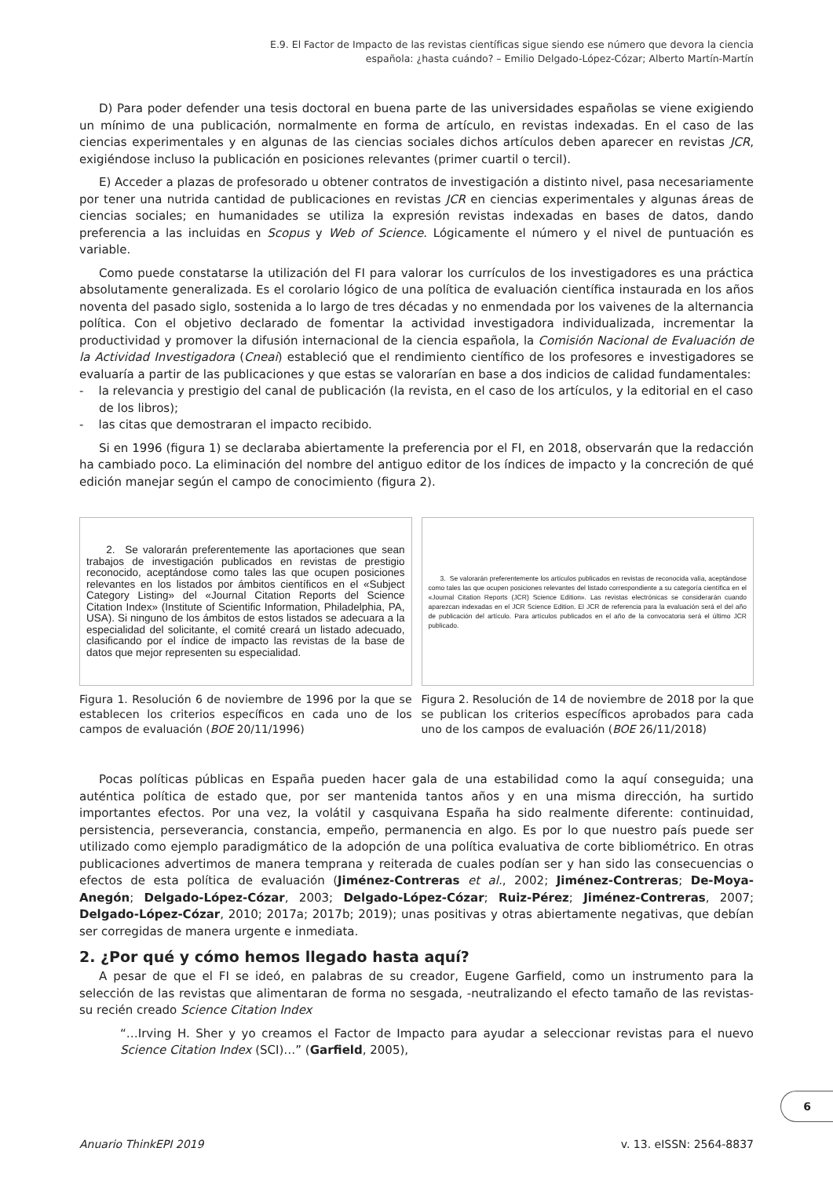E.9. El Factor de Impacto de las revistas científicas sigue siendo ese número que devora la ciencia
española: ¿hasta cuándo? – Emilio Delgado-López-Cózar; Alberto Martín-Martín
D) Para poder defender una tesis doctoral en buena parte de las universidades españolas se viene exigiendo un mínimo de una publicación, normalmente en forma de artículo, en revistas indexadas. En el caso de las ciencias experimentales y en algunas de las ciencias sociales dichos artículos deben aparecer en revistas JCR, exigiéndose incluso la publicación en posiciones relevantes (primer cuartil o tercil).
E) Acceder a plazas de profesorado u obtener contratos de investigación a distinto nivel, pasa necesariamente por tener una nutrida cantidad de publicaciones en revistas JCR en ciencias experimentales y algunas áreas de ciencias sociales; en humanidades se utiliza la expresión revistas indexadas en bases de datos, dando preferencia a las incluidas en Scopus y Web of Science. Lógicamente el número y el nivel de puntuación es variable.
Como puede constatarse la utilización del FI para valorar los currículos de los investigadores es una práctica absolutamente generalizada. Es el corolario lógico de una política de evaluación científica instaurada en los años noventa del pasado siglo, sostenida a lo largo de tres décadas y no enmendada por los vaivenes de la alternancia política. Con el objetivo declarado de fomentar la actividad investigadora individualizada, incrementar la productividad y promover la difusión internacional de la ciencia española, la Comisión Nacional de Evaluación de la Actividad Investigadora (Cneai) estableció que el rendimiento científico de los profesores e investigadores se evaluaría a partir de las publicaciones y que estas se valorarían en base a dos indicios de calidad fundamentales:
- la relevancia y prestigio del canal de publicación (la revista, en el caso de los artículos, y la editorial en el caso de los libros);
- las citas que demostraran el impacto recibido.
Si en 1996 (figura 1) se declaraba abiertamente la preferencia por el FI, en 2018, observarán que la redacción ha cambiado poco. La eliminación del nombre del antiguo editor de los índices de impacto y la concreción de qué edición manejar según el campo de conocimiento (figura 2).
2. Se valorarán preferentemente las aportaciones que sean trabajos de investigación publicados en revistas de prestigio reconocido, aceptándose como tales las que ocupen posiciones relevantes en los listados por ámbitos científicos en el «Subject Category Listing» del «Journal Citation Reports del Science Citation Index» (Institute of Scientific Information, Philadelphia, PA, USA). Si ninguno de los ámbitos de estos listados se adecuara a la especialidad del solicitante, el comité creará un listado adecuado, clasificando por el índice de impacto las revistas de la base de datos que mejor representen su especialidad.
Figura 1. Resolución 6 de noviembre de 1996 por la que se establecen los criterios específicos en cada uno de los campos de evaluación (BOE 20/11/1996)
3. Se valorarán preferentemente los artículos publicados en revistas de reconocida valía, aceptándose como tales las que ocupen posiciones relevantes del listado correspondiente a su categoría científica en el «Journal Citation Reports (JCR) Science Edition». Las revistas electrónicas se considerarán cuando aparezcan indexadas en el JCR Science Edition. El JCR de referencia para la evaluación será el del año de publicación del artículo. Para artículos publicados en el año de la convocatoria será el último JCR publicado.
Figura 2. Resolución de 14 de noviembre de 2018 por la que se publican los criterios específicos aprobados para cada uno de los campos de evaluación (BOE 26/11/2018)
Pocas políticas públicas en España pueden hacer gala de una estabilidad como la aquí conseguida; una auténtica política de estado que, por ser mantenida tantos años y en una misma dirección, ha surtido importantes efectos. Por una vez, la volátil y casquivana España ha sido realmente diferente: continuidad, persistencia, perseverancia, constancia, empeño, permanencia en algo. Es por lo que nuestro país puede ser utilizado como ejemplo paradigmático de la adopción de una política evaluativa de corte bibliométrico. En otras publicaciones advertimos de manera temprana y reiterada de cuales podían ser y han sido las consecuencias o efectos de esta política de evaluación (Jiménez-Contreras et al., 2002; Jiménez-Contreras; De-Moya-Anegón; Delgado-López-Cózar, 2003; Delgado-López-Cózar; Ruiz-Pérez; Jiménez-Contreras, 2007; Delgado-López-Cózar, 2010; 2017a; 2017b; 2019); unas positivas y otras abiertamente negativas, que debían ser corregidas de manera urgente e inmediata.
2. ¿Por qué y cómo hemos llegado hasta aquí?
A pesar de que el FI se ideó, en palabras de su creador, Eugene Garfield, como un instrumento para la selección de las revistas que alimentaran de forma no sesgada, -neutralizando el efecto tamaño de las revistas- su recién creado Science Citation Index
“…Irving H. Sher y yo creamos el Factor de Impacto para ayudar a seleccionar revistas para el nuevo Science Citation Index (SCI)…” (Garfield, 2005),
6
Anuario ThinkEPI 2019 v. 13. eISSN: 2564-8837